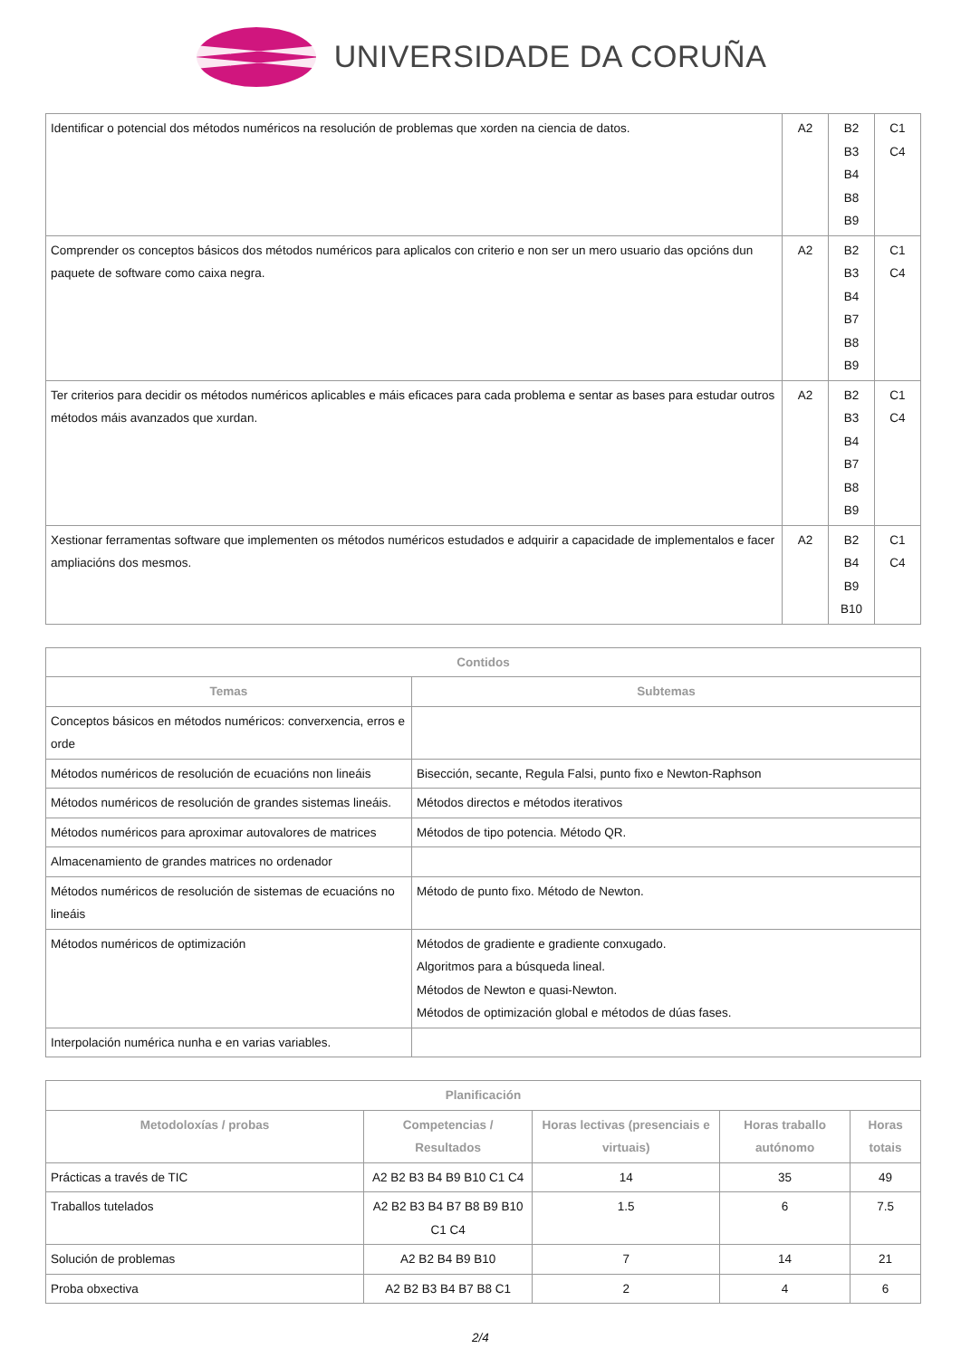UNIVERSIDADE DA CORUÑA
| Identificar o potencial dos métodos numéricos na resolución de problemas que xorden na ciencia de datos. | A2 | B2 B3 B4 B8 B9 | C1 C4 |
| Comprender os conceptos básicos dos métodos numéricos para aplicalos con criterio e non ser un mero usuario das opcións dun paquete de software como caixa negra. | A2 | B2 B3 B4 B7 B8 B9 | C1 C4 |
| Ter criterios para decidir os métodos numéricos aplicables e máis eficaces para cada problema e sentar as bases para estudar outros métodos máis avanzados que xurdan. | A2 | B2 B3 B4 B7 B8 B9 | C1 C4 |
| Xestionar ferramentas software que implementen os métodos numéricos estudados e adquirir a capacidade de implementalos e facer ampliacións dos mesmos. | A2 | B2 B4 B9 B10 | C1 C4 |
| Contidos | |
| --- | --- |
| Temas | Subtemas |
| Conceptos básicos en métodos numéricos: converxencia, erros e orde | |
| Métodos numéricos de resolución de ecuacións non lineáis | Bisección, secante, Regula Falsi, punto fixo e Newton-Raphson |
| Métodos numéricos de resolución de grandes sistemas lineáis. | Métodos directos e métodos iterativos |
| Métodos numéricos para aproximar autovalores de matrices | Métodos de tipo potencia. Método QR. |
| Almacenamiento de grandes matrices no ordenador | |
| Métodos numéricos de resolución de sistemas de ecuacións no lineáis | Método de punto fixo. Método de Newton. |
| Métodos numéricos de optimización | Métodos de gradiente e gradiente conxugado. Algoritmos para a búsqueda lineal. Métodos de Newton e quasi-Newton. Métodos de optimización global e métodos de dúas fases. |
| Interpolación numérica nunha e en varias variables. | |
| Planificación | | | | |
| --- | --- | --- | --- | --- |
| Metodoloxías / probas | Competencias / Resultados | Horas lectivas (presenciais e virtuais) | Horas traballo autónomo | Horas totais |
| Prácticas a través de TIC | A2 B2 B3 B4 B9 B10 C1 C4 | 14 | 35 | 49 |
| Traballos tutelados | A2 B2 B3 B4 B7 B8 B9 B10 C1 C4 | 1.5 | 6 | 7.5 |
| Solución de problemas | A2 B2 B4 B9 B10 | 7 | 14 | 21 |
| Proba obxectiva | A2 B2 B3 B4 B7 B8 C1 | 2 | 4 | 6 |
2/4